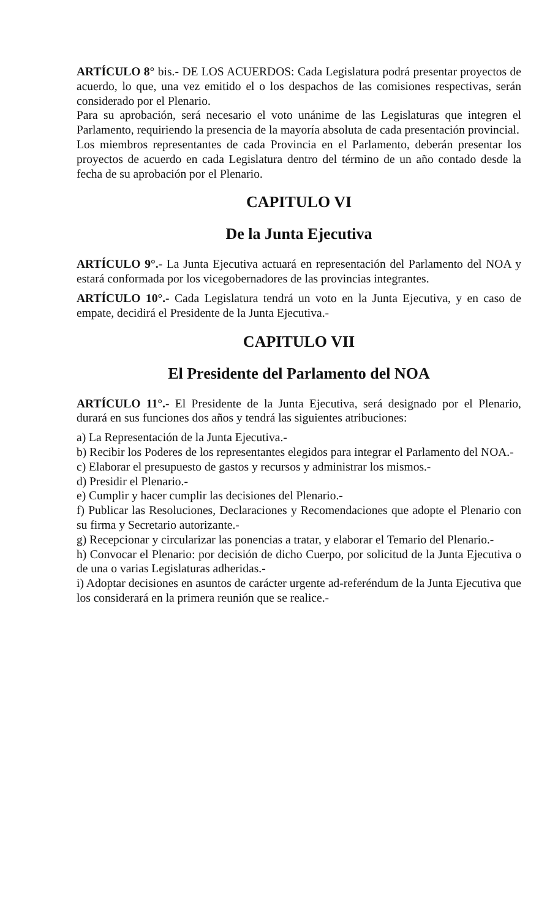ARTÍCULO 8° bis.- DE LOS ACUERDOS: Cada Legislatura podrá presentar proyectos de acuerdo, lo que, una vez emitido el o los despachos de las comisiones respectivas, serán considerado por el Plenario.
Para su aprobación, será necesario el voto unánime de las Legislaturas que integren el Parlamento, requiriendo la presencia de la mayoría absoluta de cada presentación provincial.
Los miembros representantes de cada Provincia en el Parlamento, deberán presentar los proyectos de acuerdo en cada Legislatura dentro del término de un año contado desde la fecha de su aprobación por el Plenario.
CAPITULO VI
De la Junta Ejecutiva
ARTÍCULO 9°.- La Junta Ejecutiva actuará en representación del Parlamento del NOA y estará conformada por los vicegobernadores de las provincias integrantes.
ARTÍCULO 10°.- Cada Legislatura tendrá un voto en la Junta Ejecutiva, y en caso de empate, decidirá el Presidente de la Junta Ejecutiva.-
CAPITULO VII
El Presidente del Parlamento del NOA
ARTÍCULO 11°.- El Presidente de la Junta Ejecutiva, será designado por el Plenario, durará en sus funciones dos años y tendrá las siguientes atribuciones:
a) La Representación de la Junta Ejecutiva.-
b) Recibir los Poderes de los representantes elegidos para integrar el Parlamento del NOA.-
c) Elaborar el presupuesto de gastos y recursos y administrar los mismos.-
d) Presidir el Plenario.-
e) Cumplir y hacer cumplir las decisiones del Plenario.-
f) Publicar las Resoluciones, Declaraciones y Recomendaciones que adopte el Plenario con su firma y Secretario autorizante.-
g) Recepcionar y circularizar las ponencias a tratar, y elaborar el Temario del Plenario.-
h) Convocar el Plenario: por decisión de dicho Cuerpo, por solicitud de la Junta Ejecutiva o de una o varias Legislaturas adheridas.-
i) Adoptar decisiones en asuntos de carácter urgente ad-referéndum de la Junta Ejecutiva que los considerará en la primera reunión que se realice.-